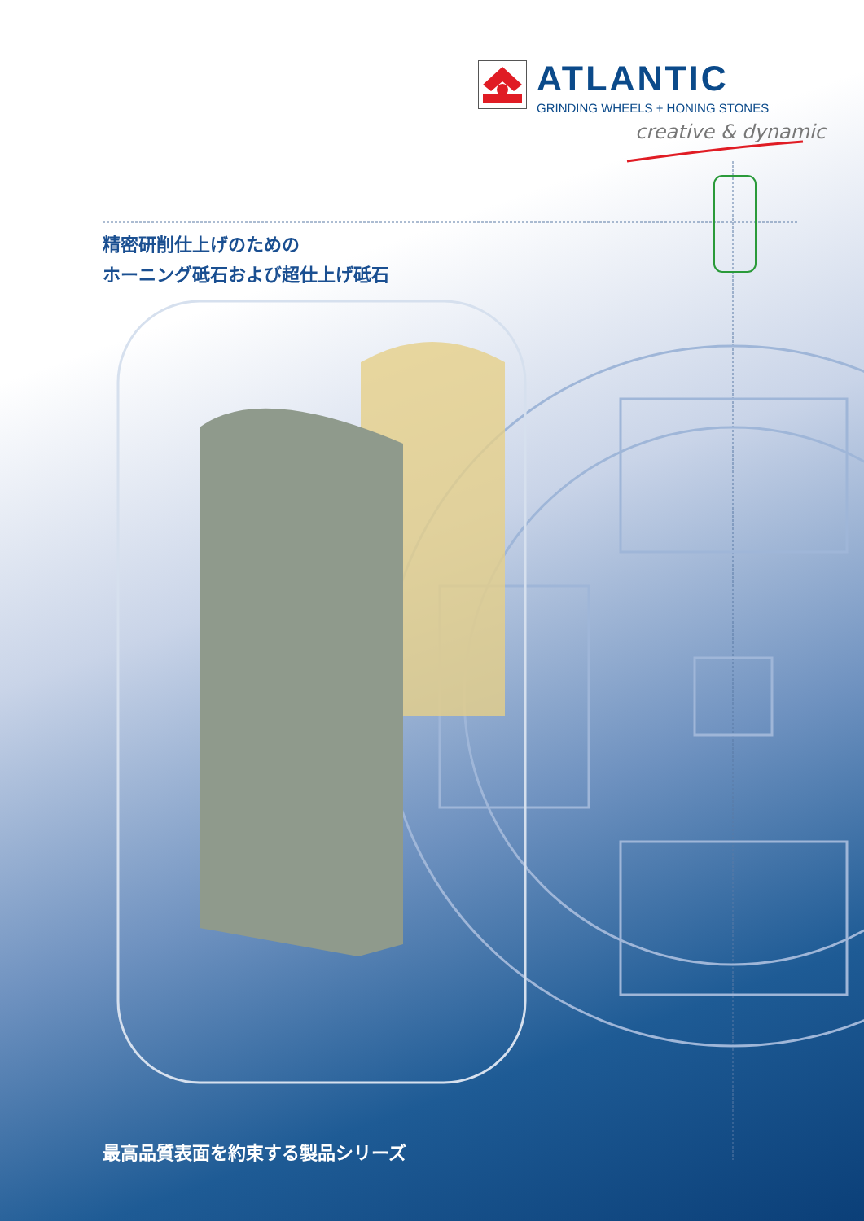ATLANTIC
GRINDING WHEELS + HONING STONES
creative & dynamic
精密研削仕上げのための
ホーニング砥石および超仕上げ砥石
最高品質表面を約束する製品シリーズ